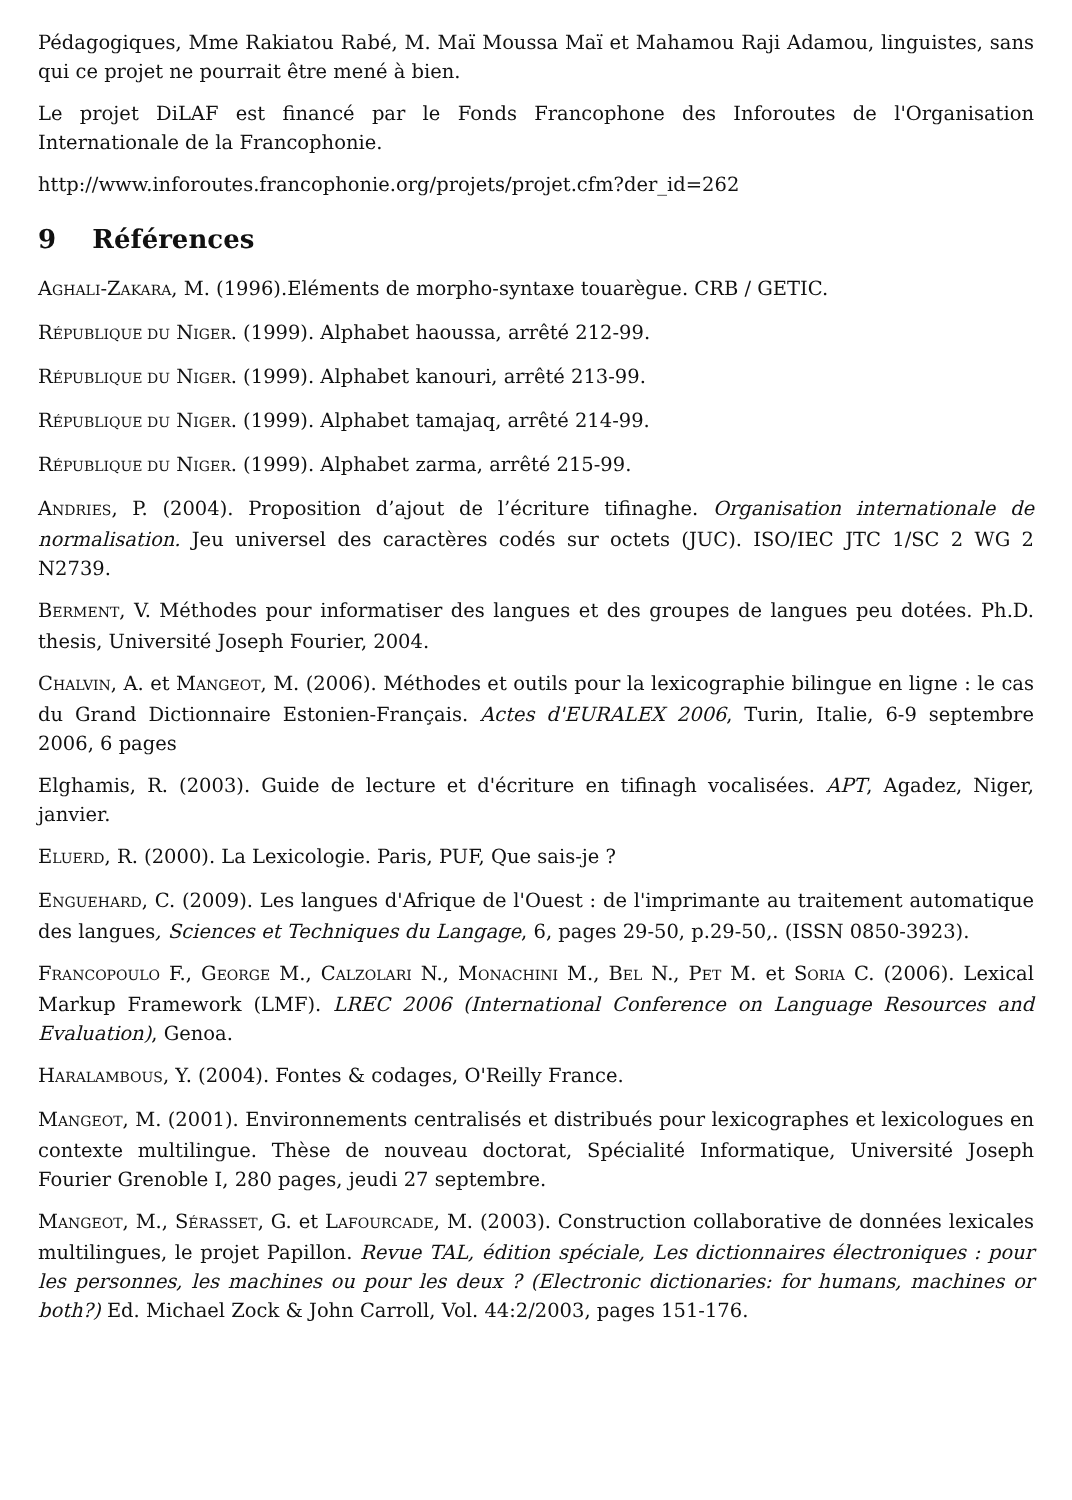Pédagogiques, Mme Rakiatou Rabé, M. Maï Moussa Maï et Mahamou Raji Adamou, linguistes, sans qui ce projet ne pourrait être mené à bien.
Le projet DiLAF est financé par le Fonds Francophone des Inforoutes de l'Organisation Internationale de la Francophonie.
http://www.inforoutes.francophonie.org/projets/projet.cfm?der_id=262
9 Références
AGHALI-ZAKARA, M. (1996).Eléments de morpho-syntaxe touarègue. CRB / GETIC.
RÉPUBLIQUE DU NIGER. (1999). Alphabet haoussa, arrêté 212-99.
RÉPUBLIQUE DU NIGER. (1999). Alphabet kanouri, arrêté 213-99.
RÉPUBLIQUE DU NIGER. (1999). Alphabet tamajaq, arrêté 214-99.
RÉPUBLIQUE DU NIGER. (1999). Alphabet zarma, arrêté 215-99.
ANDRIES, P. (2004). Proposition d’ajout de l’écriture tifinaghe. Organisation internationale de normalisation. Jeu universel des caractères codés sur octets (JUC). ISO/IEC JTC 1/SC 2 WG 2 N2739.
BERMENT, V. Méthodes pour informatiser des langues et des groupes de langues peu dotées. Ph.D. thesis, Université Joseph Fourier, 2004.
CHALVIN, A. et MANGEOT, M. (2006). Méthodes et outils pour la lexicographie bilingue en ligne : le cas du Grand Dictionnaire Estonien-Français. Actes d'EURALEX 2006, Turin, Italie, 6-9 septembre 2006, 6 pages
Elghamis, R. (2003). Guide de lecture et d'écriture en tifinagh vocalisées. APT, Agadez, Niger, janvier.
ELUERD, R. (2000). La Lexicologie. Paris, PUF, Que sais-je ?
ENGUEHARD, C. (2009). Les langues d'Afrique de l'Ouest : de l'imprimante au traitement automatique des langues, Sciences et Techniques du Langage, 6, pages 29-50, p.29-50,. (ISSN 0850-3923).
FRANCOPOULO F., GEORGE M., CALZOLARI N., MONACHINI M., BEL N., PET M. et SORIA C. (2006). Lexical Markup Framework (LMF). LREC 2006 (International Conference on Language Resources and Evaluation), Genoa.
HARALAMBOUS, Y. (2004). Fontes & codages, O'Reilly France.
MANGEOT, M. (2001). Environnements centralisés et distribués pour lexicographes et lexicologues en contexte multilingue. Thèse de nouveau doctorat, Spécialité Informatique, Université Joseph Fourier Grenoble I, 280 pages, jeudi 27 septembre.
MANGEOT, M., SÉRASSET, G. et LAFOURCADE, M. (2003). Construction collaborative de données lexicales multilingues, le projet Papillon. Revue TAL, édition spéciale, Les dictionnaires électroniques : pour les personnes, les machines ou pour les deux ? (Electronic dictionaries: for humans, machines or both?) Ed. Michael Zock & John Carroll, Vol. 44:2/2003, pages 151-176.